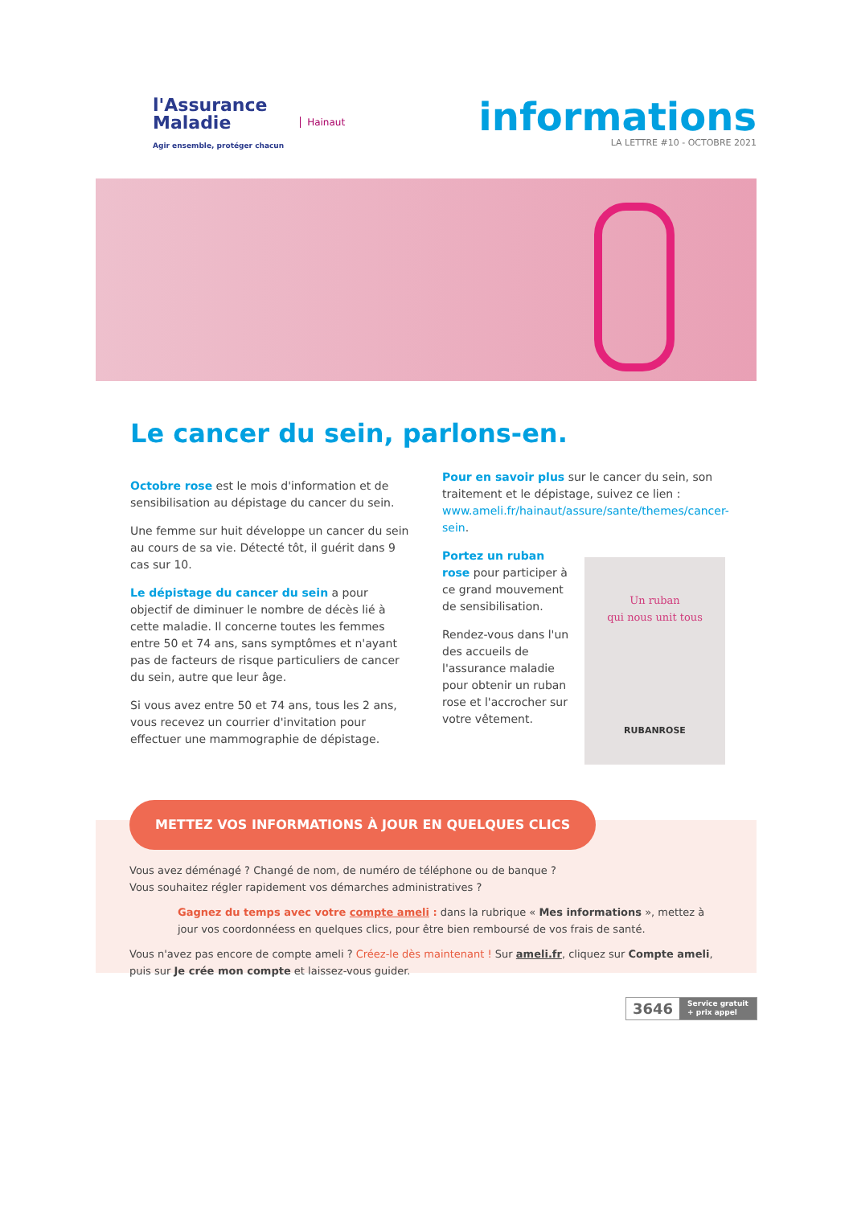l'Assurance
Maladie
Agir ensemble, protéger chacun
Hainaut
informations
LA LETTRE #10 - OCTOBRE 2021
Le cancer du sein, parlons-en.
Octobre rose est le mois d'information et de sensibilisation au dépistage du cancer du sein.
Une femme sur huit développe un cancer du sein au cours de sa vie. Détecté tôt, il guérit dans 9 cas sur 10.
Le dépistage du cancer du sein a pour objectif de diminuer le nombre de décès lié à cette maladie. Il concerne toutes les femmes entre 50 et 74 ans, sans symptômes et n'ayant pas de facteurs de risque particuliers de cancer du sein, autre que leur âge.
Si vous avez entre 50 et 74 ans, tous les 2 ans, vous recevez un courrier d'invitation pour effectuer une mammographie de dépistage.
Pour en savoir plus sur le cancer du sein, son traitement et le dépistage, suivez ce lien : www.ameli.fr/hainaut/assure/sante/themes/cancer-sein.
Portez un ruban rose pour participer à ce grand mouvement de sensibilisation.
Rendez-vous dans l'un des accueils de l'assurance maladie pour obtenir un ruban rose et l'accrocher sur votre vêtement.
Un ruban
qui nous unit tous
RUBANROSE
Vous avez déménagé ? Changé de nom, de numéro de téléphone ou de banque ?
Vous souhaitez régler rapidement vos démarches administratives ?
Gagnez du temps avec votre compte ameli : dans la rubrique « Mes informations », mettez à jour vos coordonnéess en quelques clics, pour être bien remboursé de vos frais de santé.
Vous n'avez pas encore de compte ameli ? Créez-le dès maintenant ! Sur ameli.fr, cliquez sur Compte ameli, puis sur Je crée mon compte et laissez-vous guider.
METTEZ VOS INFORMATIONS À JOUR EN QUELQUES CLICS
3646 Service gratuit
+ prix appel